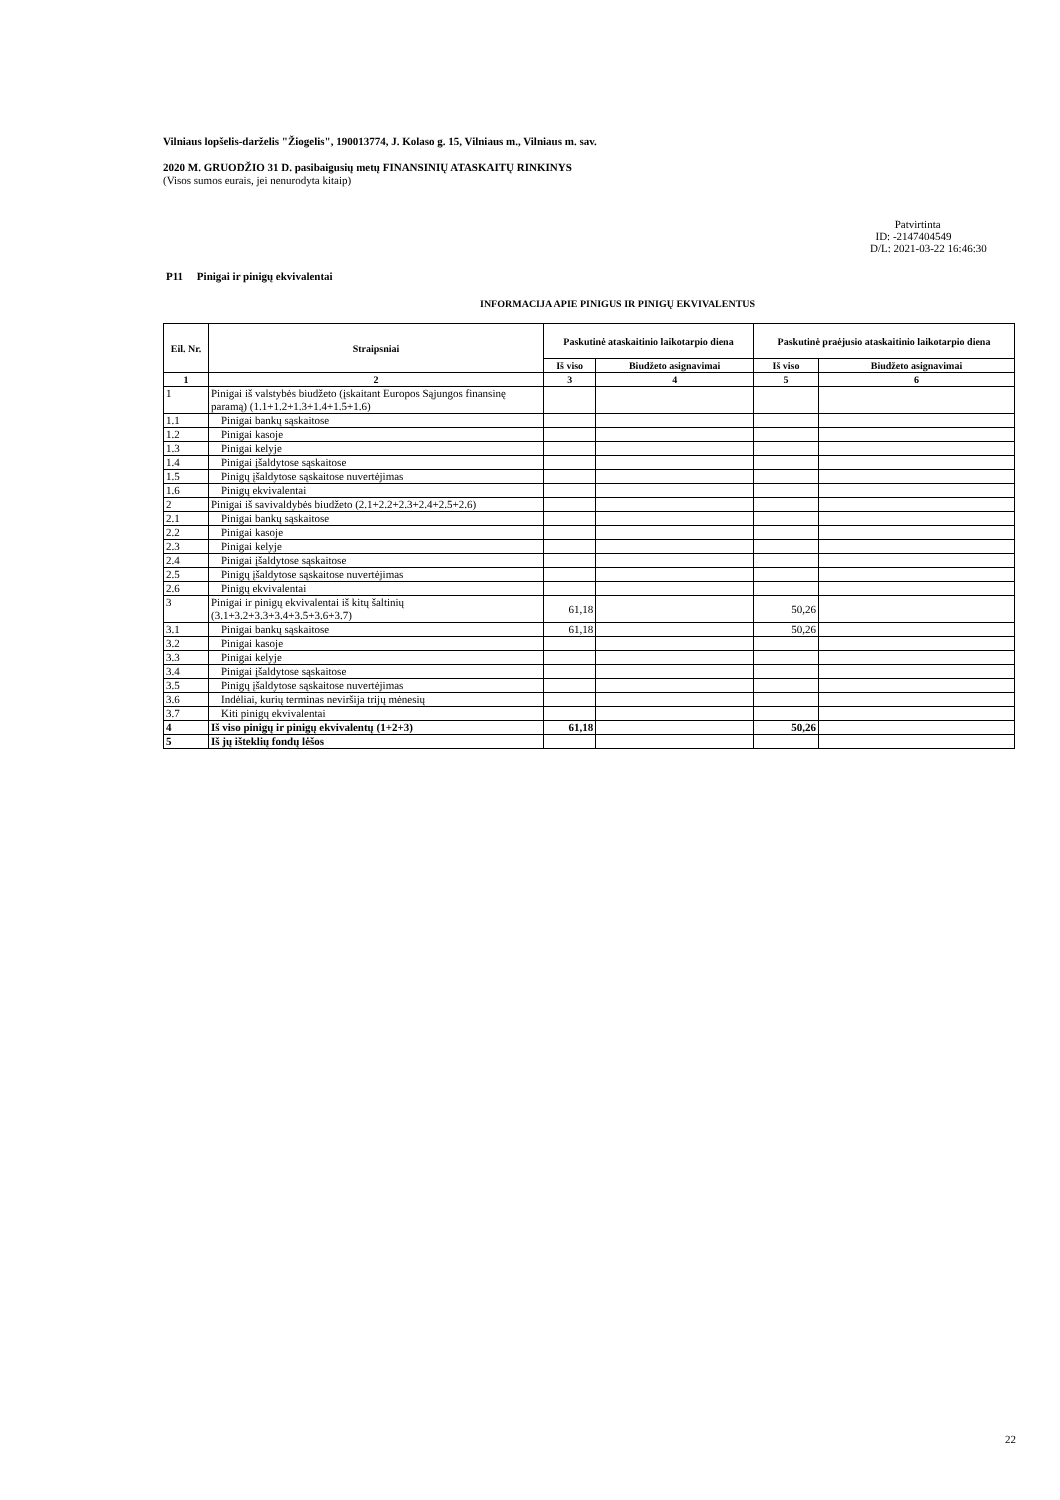Vilniaus lopšelis-darželis "Žiogelis", 190013774, J. Kolaso g. 15, Vilniaus m., Vilniaus m. sav.
2020 M. GRUODŽIO 31 D. pasibaigusių metų FINANSINIŲ ATASKAITŲ RINKINYS
(Visos sumos eurais, jei nenurodyta kitaip)
Patvirtinta
ID: -2147404549
D/L: 2021-03-22 16:46:30
P11 Pinigai ir pinigų ekvivalentai
INFORMACIJA APIE PINIGUS IR PINIGŲ EKVIVALENTUS
| Eil. Nr. | Straipsniai | Paskutinė ataskaitinio laikotarpio diena | | Paskutinė praėjusio ataskaitinio laikotarpio diena | |
| --- | --- | --- | --- | --- | --- |
| | | Iš viso | Biudžeto asignavimai | Iš viso | Biudžeto asignavimai |
| 1 | 2 | 3 | 4 | 5 | 6 |
| 1 | Pinigai iš valstybės biudžeto (įskaitant Europos Sąjungos finansinę paramą) (1.1+1.2+1.3+1.4+1.5+1.6) | | | | |
| 1.1 | Pinigai bankų sąskaitose | | | | |
| 1.2 | Pinigai kasoje | | | | |
| 1.3 | Pinigai kelyje | | | | |
| 1.4 | Pinigai įšaldytose sąskaitose | | | | |
| 1.5 | Pinigų įšaldytose sąskaitose nuvertėjimas | | | | |
| 1.6 | Pinigų ekvivalentai | | | | |
| 2 | Pinigai iš savivaldybės biudžeto (2.1+2.2+2.3+2.4+2.5+2.6) | | | | |
| 2.1 | Pinigai bankų sąskaitose | | | | |
| 2.2 | Pinigai kasoje | | | | |
| 2.3 | Pinigai kelyje | | | | |
| 2.4 | Pinigai įšaldytose sąskaitose | | | | |
| 2.5 | Pinigų įšaldytose sąskaitose nuvertėjimas | | | | |
| 2.6 | Pinigų ekvivalentai | | | | |
| 3 | Pinigai ir pinigų ekvivalentai iš kitų šaltinių (3.1+3.2+3.3+3.4+3.5+3.6+3.7) | 61,18 | | 50,26 | |
| 3.1 | Pinigai bankų sąskaitose | 61,18 | | 50,26 | |
| 3.2 | Pinigai kasoje | | | | |
| 3.3 | Pinigai kelyje | | | | |
| 3.4 | Pinigai įšaldytose sąskaitose | | | | |
| 3.5 | Pinigų įšaldytose sąskaitose nuvertėjimas | | | | |
| 3.6 | Indėliai, kurių terminas neviršija trijų mėnesių | | | | |
| 3.7 | Kiti pinigų ekvivalentai | | | | |
| 4 | Iš viso pinigų ir pinigų ekvivalentų (1+2+3) | 61,18 | | 50,26 | |
| 5 | Iš jų išteklių fondų lėšos | | | | |
22